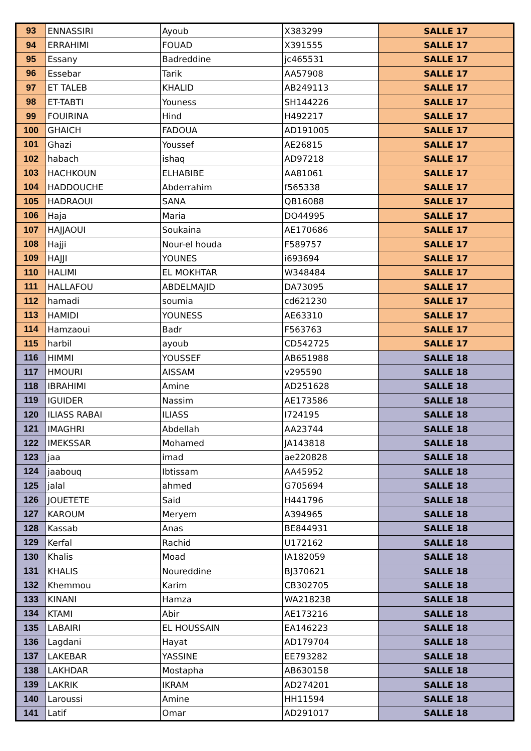| 93 | ENNASSIRI | Ayoub | X383299 | SALLE 17 |
| 94 | ERRAHIMI | FOUAD | X391555 | SALLE 17 |
| 95 | Essany | Badreddine | jc465531 | SALLE 17 |
| 96 | Essebar | Tarik | AA57908 | SALLE 17 |
| 97 | ET TALEB | KHALID | AB249113 | SALLE 17 |
| 98 | ET-TABTI | Youness | SH144226 | SALLE 17 |
| 99 | FOUIRINA | Hind | H492217 | SALLE 17 |
| 100 | GHAICH | FADOUA | AD191005 | SALLE 17 |
| 101 | Ghazi | Youssef | AE26815 | SALLE 17 |
| 102 | habach | ishaq | AD97218 | SALLE 17 |
| 103 | HACHKOUN | ELHABIBE | AA81061 | SALLE 17 |
| 104 | HADDOUCHE | Abderrahim | f565338 | SALLE 17 |
| 105 | HADRAOUI | SANA | QB16088 | SALLE 17 |
| 106 | Haja | Maria | DO44995 | SALLE 17 |
| 107 | HAJJAOUI | Soukaina | AE170686 | SALLE 17 |
| 108 | Hajji | Nour-el houda | F589757 | SALLE 17 |
| 109 | HAJJI | YOUNES | i693694 | SALLE 17 |
| 110 | HALIMI | EL MOKHTAR | W348484 | SALLE 17 |
| 111 | HALLAFOU | ABDELMAJID | DA73095 | SALLE 17 |
| 112 | hamadi | soumia | cd621230 | SALLE 17 |
| 113 | HAMIDI | YOUNESS | AE63310 | SALLE 17 |
| 114 | Hamzaoui | Badr | F563763 | SALLE 17 |
| 115 | harbil | ayoub | CD542725 | SALLE 17 |
| 116 | HIMMI | YOUSSEF | AB651988 | SALLE 18 |
| 117 | HMOURI | AISSAM | v295590 | SALLE 18 |
| 118 | IBRAHIMI | Amine | AD251628 | SALLE 18 |
| 119 | IGUIDER | Nassim | AE173586 | SALLE 18 |
| 120 | ILIASS RABAI | ILIASS | I724195 | SALLE 18 |
| 121 | IMAGHRI | Abdellah | AA23744 | SALLE 18 |
| 122 | IMEKSSAR | Mohamed | JA143818 | SALLE 18 |
| 123 | jaa | imad | ae220828 | SALLE 18 |
| 124 | jaabouq | Ibtissam | AA45952 | SALLE 18 |
| 125 | jalal | ahmed | G705694 | SALLE 18 |
| 126 | JOUETETE | Said | H441796 | SALLE 18 |
| 127 | KAROUM | Meryem | A394965 | SALLE 18 |
| 128 | Kassab | Anas | BE844931 | SALLE 18 |
| 129 | Kerfal | Rachid | U172162 | SALLE 18 |
| 130 | Khalis | Moad | IA182059 | SALLE 18 |
| 131 | KHALIS | Noureddine | BJ370621 | SALLE 18 |
| 132 | Khemmou | Karim | CB302705 | SALLE 18 |
| 133 | KINANI | Hamza | WA218238 | SALLE 18 |
| 134 | KTAMI | Abir | AE173216 | SALLE 18 |
| 135 | LABAIRI | EL HOUSSAIN | EA146223 | SALLE 18 |
| 136 | Lagdani | Hayat | AD179704 | SALLE 18 |
| 137 | LAKEBAR | YASSINE | EE793282 | SALLE 18 |
| 138 | LAKHDAR | Mostapha | AB630158 | SALLE 18 |
| 139 | LAKRIK | IKRAM | AD274201 | SALLE 18 |
| 140 | Laroussi | Amine | HH11594 | SALLE 18 |
| 141 | Latif | Omar | AD291017 | SALLE 18 |